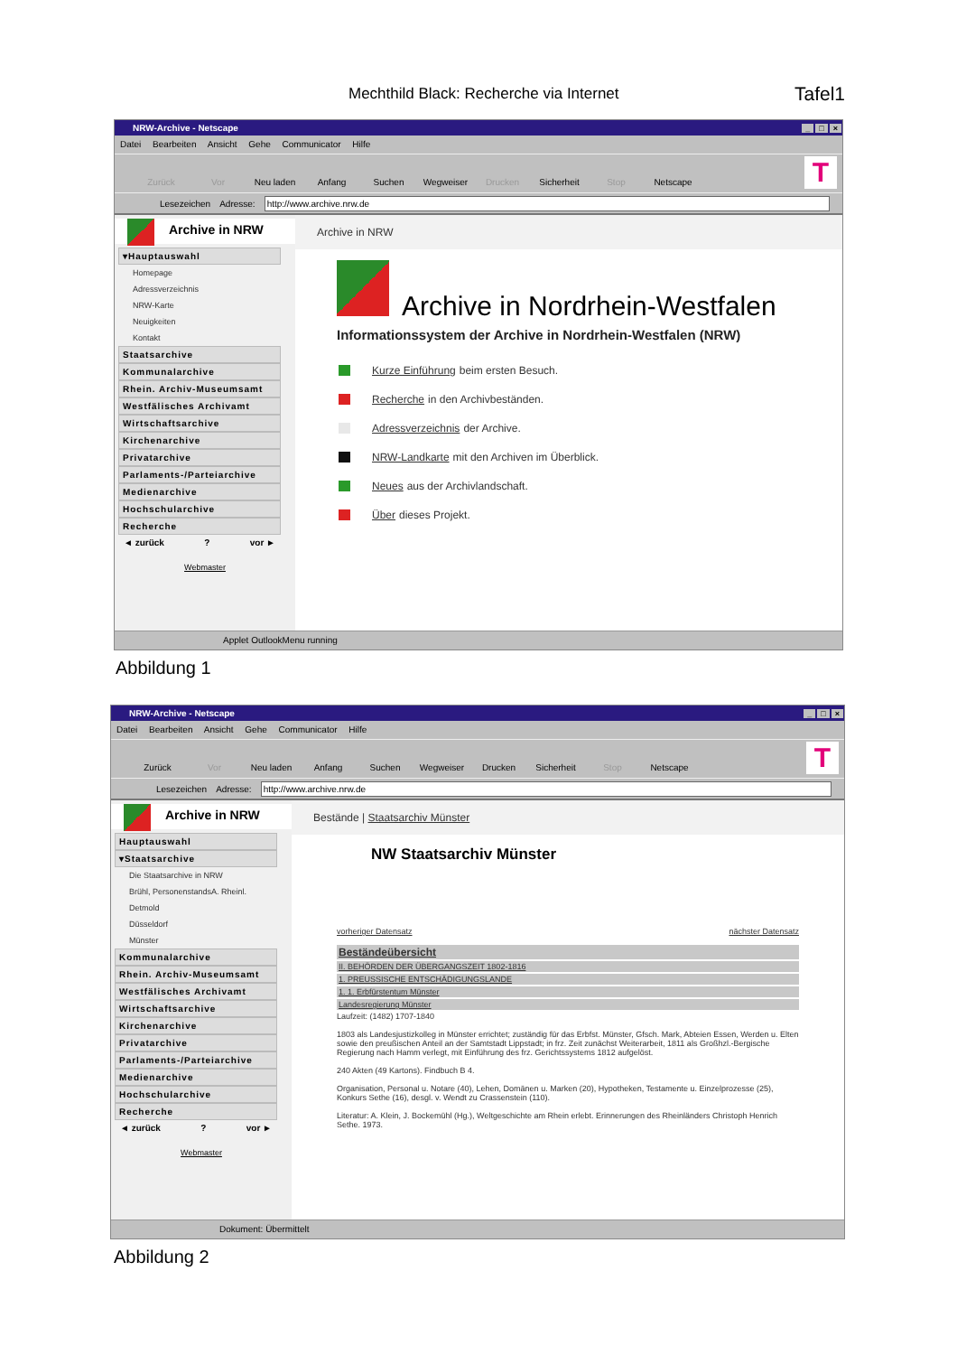Mechthild Black: Recherche via Internet Tafel1
NRW-Archive - Netscape _ □ ×
Datei Bearbeiten Ansicht Gehe Communicator Hilfe
Zurück
Vor
Neu laden
Anfang
Suchen
Wegweiser
Drucken
Sicherheit
Stop
Netscape
T
Lesezeichen Adresse: http://www.archive.nrw.de
Archive in NRW
▾Hauptauswahl
Homepage
Adressverzeichnis
NRW-Karte
Neuigkeiten
Kontakt
Staatsarchive
Kommunalarchive
Rhein. Archiv-Museumsamt
Westfälisches Archivamt
Wirtschaftsarchive
Kirchenarchive
Privatarchive
Parlaments-/Parteiarchive
Medienarchive
Hochschularchive
Recherche
◄ zurück ? vor ►
Webmaster
Archive in NRW
Archive in Nordrhein-Westfalen
Informationssystem der Archive in Nordrhein-Westfalen (NRW)
Kurze Einführung beim ersten Besuch.
Recherche in den Archivbeständen.
Adressverzeichnis der Archive.
NRW-Landkarte mit den Archiven im Überblick.
Neues aus der Archivlandschaft.
Über dieses Projekt.
Applet OutlookMenu running
Abbildung 1
NRW-Archive - Netscape _ □ ×
Datei Bearbeiten Ansicht Gehe Communicator Hilfe
Zurück
Vor
Neu laden
Anfang
Suchen
Wegweiser
Drucken
Sicherheit
Stop
Netscape
T
Lesezeichen Adresse: http://www.archive.nrw.de
Archive in NRW
Hauptauswahl
▾Staatsarchive
Die Staatsarchive in NRW
Brühl, PersonenstandsA. Rheinl.
Detmold
Düsseldorf
Münster
Kommunalarchive
Rhein. Archiv-Museumsamt
Westfälisches Archivamt
Wirtschaftsarchive
Kirchenarchive
Privatarchive
Parlaments-/Parteiarchive
Medienarchive
Hochschularchive
Recherche
◄ zurück ? vor ►
Webmaster
Bestände | Staatsarchiv Münster
NW Staatsarchiv Münster
vorheriger Datensatz nächster Datensatz
Beständeübersicht
II. BEHÖRDEN DER ÜBERGANGSZEIT 1802-1816
1. PREUSSISCHE ENTSCHÄDIGUNGSLANDE
1. 1. Erbfürstentum Münster
Landesregierung Münster
Laufzeit: (1482) 1707-1840
1803 als Landesjustizkolleg in Münster errichtet; zuständig für das Erbfst. Münster, Gfsch. Mark, Abteien Essen, Werden u. Elten sowie den preußischen Anteil an der Samtstadt Lippstadt; in frz. Zeit zunächst Weiterarbeit, 1811 als Großhzl.-Bergische Regierung nach Hamm verlegt, mit Einführung des frz. Gerichtssystems 1812 aufgelöst.
240 Akten (49 Kartons). Findbuch B 4.
Organisation, Personal u. Notare (40), Lehen, Domänen u. Marken (20), Hypotheken, Testamente u. Einzelprozesse (25), Konkurs Sethe (16), desgl. v. Wendt zu Crassenstein (110).
Literatur: A. Klein, J. Bockemühl (Hg.), Weltgeschichte am Rhein erlebt. Erinnerungen des Rheinländers Christoph Henrich Sethe. 1973.
Dokument: Übermittelt
Abbildung 2